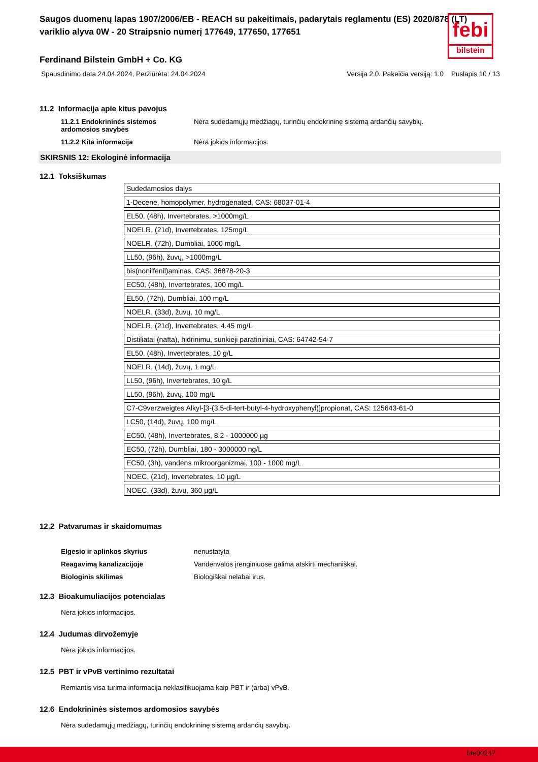febi
bilstein
Saugos duomenų lapas 1907/2006/EB - REACH su pakeitimais, padarytais reglamentu (ES) 2020/878 (LT)
variklio alyva 0W - 20 Straipsnio numerį 177649, 177650, 177651
Ferdinand Bilstein GmbH + Co. KG
Spausdinimo data 24.04.2024, Peržiūrėta: 24.04.2024 Versija 2.0. Pakeičia versiją: 1.0 Puslapis 10 / 13
11.2 Informacija apie kitus pavojus
11.2.1 Endokrininės sistemos ardomosios savybės
Nėra sudedamųjų medžiagų, turinčių endokrininę sistemą ardančių savybių.
11.2.2 Kita informacija Nėra jokios informacijos.
SKIRSNIS 12: Ekologinė informacija
12.1 Toksiškumas
| Sudedamosios dalys |
| 1-Decene, homopolymer, hydrogenated, CAS: 68037-01-4 |
| EL50, (48h), Invertebrates, >1000mg/L |
| NOELR, (21d), Invertebrates, 125mg/L |
| NOELR, (72h), Dumbliai, 1000 mg/L |
| LL50, (96h), žuvų, >1000mg/L |
| bis(nonilfenil)aminas, CAS: 36878-20-3 |
| EC50, (48h), Invertebrates, 100 mg/L |
| EL50, (72h), Dumbliai, 100 mg/L |
| NOELR, (33d), žuvų, 10 mg/L |
| NOELR, (21d), Invertebrates, 4.45 mg/L |
| Distiliatai (nafta), hidrinimu, sunkieji parafininiai, CAS: 64742-54-7 |
| EL50, (48h), Invertebrates, 10 g/L |
| NOELR, (14d), žuvų, 1 mg/L |
| LL50, (96h), Invertebrates, 10 g/L |
| LL50, (96h), žuvų, 100 mg/L |
| C7-C9verzweigtes Alkyl-[3-(3,5-di-tert-butyl-4-hydroxyphenyl)]propionat, CAS: 125643-61-0 |
| LC50, (14d), žuvų, 100 mg/L |
| EC50, (48h), Invertebrates, 8.2 - 1000000 µg |
| EC50, (72h), Dumbliai, 180 - 3000000 ng/L |
| EC50, (3h), vandens mikroorganizmai, 100 - 1000 mg/L |
| NOEC, (21d), Invertebrates, 10 µg/L |
| NOEC, (33d), žuvų, 360 µg/L |
12.2 Patvarumas ir skaidomumas
Elgesio ir aplinkos skyrius nenustatyta
Reagavimą kanalizacijoje Vandenvalos įrenginiuose galima atskirti mechaniškai.
Biologinis skilimas Biologiškai nelabai irus.
12.3 Bioakumuliacijos potencialas
Nėra jokios informacijos.
12.4 Judumas dirvožemyje
Nėra jokios informacijos.
12.5 PBT ir vPvB vertinimo rezultatai
Remiantis visa turima informacija neklasifikuojama kaip PBT ir (arba) vPvB.
12.6 Endokrininės sistemos ardomosios savybės
Nėra sudedamųjų medžiagų, turinčių endokrininę sistemą ardančių savybių.
bfe00247